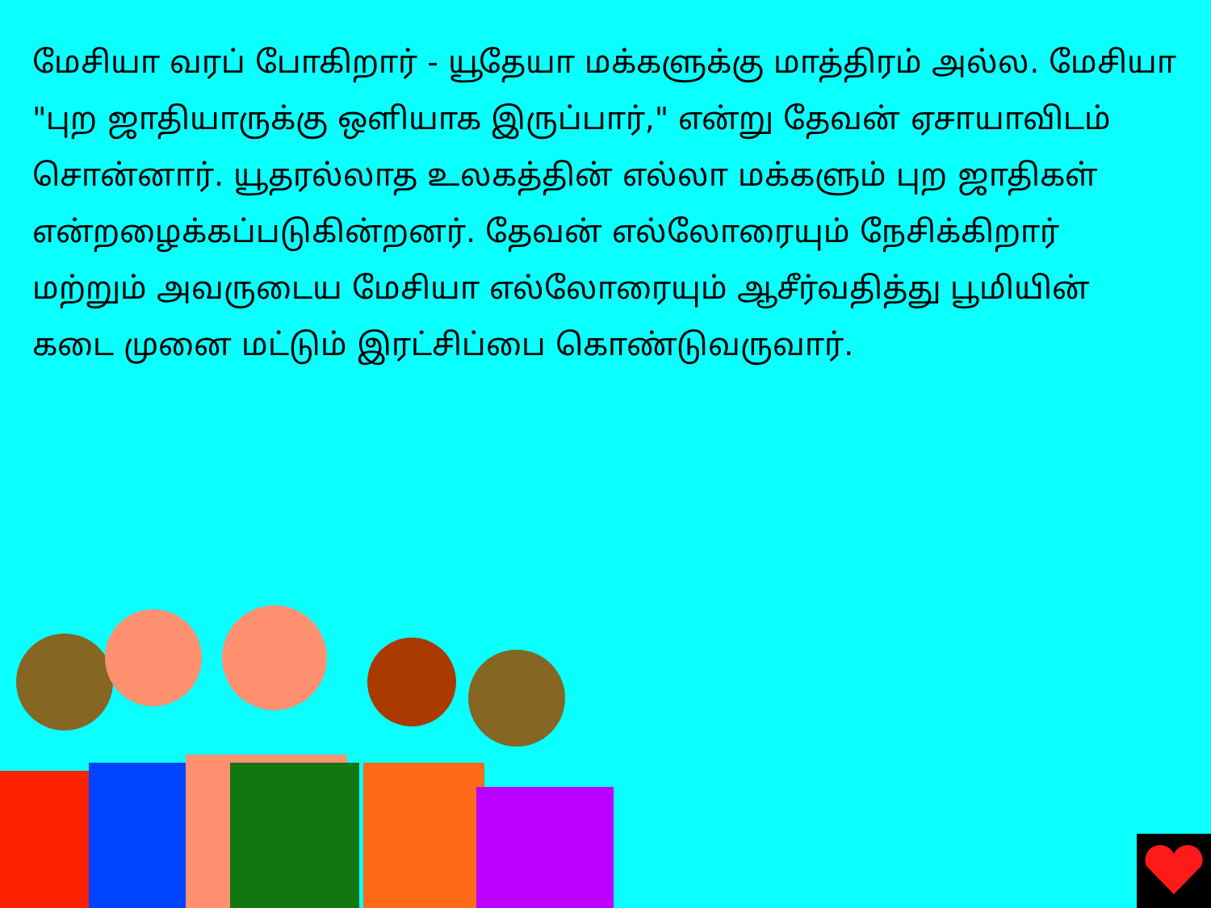மேசியா வரப் போகிறார் - யூதேயா மக்களுக்கு மாத்திரம் அல்ல. மேசியா "புற ஜாதியாருக்கு ஒளியாக இருப்பார்," என்று தேவன் ஏசாயாவிடம் சொன்னார். யூதரல்லாத உலகத்தின் எல்லா மக்களும் புற ஜாதிகள் என்றழைக்கப்படுகின்றனர். தேவன் எல்லோரையும் நேசிக்கிறார் மற்றும் அவருடைய மேசியா எல்லோரையும் ஆசீர்வதித்து பூமியின் கடை முனை மட்டும் இரட்சிப்பை கொண்டுவருவார்.